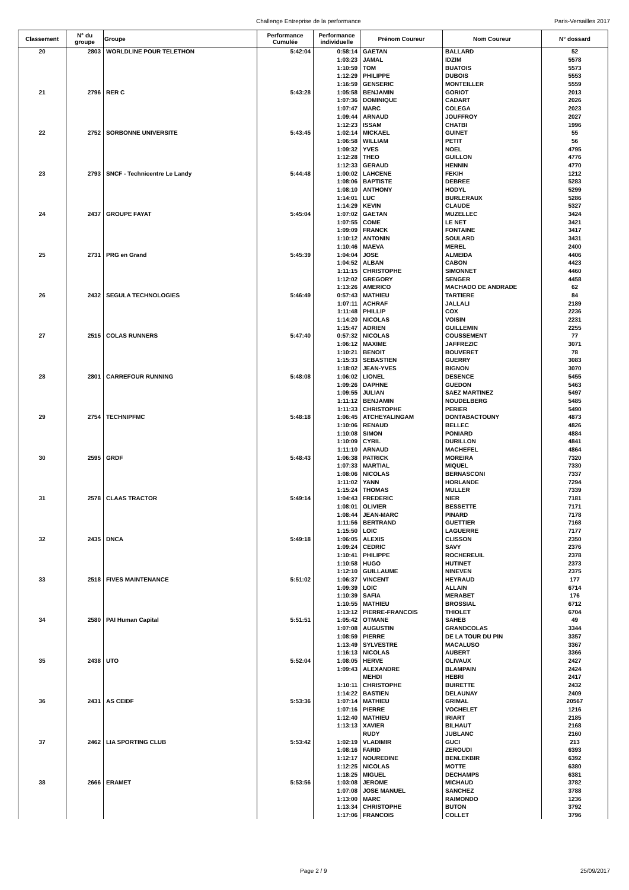Challenge Entreprise de la performance Paris-Versailles 2017
| Classement | N° du groupe | Groupe | Performance Cumulée | Performance individuelle | Prénom Coureur | Nom Coureur | N° dossard |
| --- | --- | --- | --- | --- | --- | --- | --- |
| 20 | 2803 | WORLDLINE POUR TELETHON | 5:42:04 | 0:58:14 | GAETAN | BALLARD | 52 |
| | | | | 1:03:23 | JAMAL | IDZIM | 5578 |
| | | | | 1:10:59 | TOM | BUATOIS | 5573 |
| | | | | 1:12:29 | PHILIPPE | DUBOIS | 5553 |
| | | | | 1:16:59 | GENSERIC | MONTEILLER | 5559 |
| 21 | 2796 | RER C | 5:43:28 | 1:05:58 | BENJAMIN | GORIOT | 2013 |
| | | | | 1:07:36 | DOMINIQUE | CADART | 2026 |
| | | | | 1:07:47 | MARC | COLEGA | 2023 |
| | | | | 1:09:44 | ARNAUD | JOUFFROY | 2027 |
| | | | | 1:12:23 | ISSAM | CHATBI | 1996 |
| 22 | 2752 | SORBONNE UNIVERSITE | 5:43:45 | 1:02:14 | MICKAEL | GUINET | 55 |
| | | | | 1:06:58 | WILLIAM | PETIT | 56 |
| | | | | 1:09:32 | YVES | NOEL | 4795 |
| | | | | 1:12:28 | THEO | GUILLON | 4776 |
| | | | | 1:12:33 | GERAUD | HENNIN | 4770 |
| 23 | 2793 | SNCF - Technicentre Le Landy | 5:44:48 | 1:00:02 | LAHCENE | FEKIH | 1212 |
| | | | | 1:08:06 | BAPTISTE | DEBREE | 5283 |
| | | | | 1:08:10 | ANTHONY | HODYL | 5299 |
| | | | | 1:14:01 | LUC | BURLERAUX | 5286 |
| | | | | 1:14:29 | KEVIN | CLAUDE | 5327 |
| 24 | 2437 | GROUPE FAYAT | 5:45:04 | 1:07:02 | GAETAN | MUZELLEC | 3424 |
| | | | | 1:07:55 | COME | LE NET | 3421 |
| | | | | 1:09:09 | FRANCK | FONTAINE | 3417 |
| | | | | 1:10:12 | ANTONIN | SOULARD | 3431 |
| | | | | 1:10:46 | MAEVA | MEREL | 2400 |
| 25 | 2731 | PRG en Grand | 5:45:39 | 1:04:04 | JOSE | ALMEIDA | 4406 |
| | | | | 1:04:52 | ALBAN | CABON | 4423 |
| | | | | 1:11:15 | CHRISTOPHE | SIMONNET | 4460 |
| | | | | 1:12:02 | GREGORY | SENGER | 4458 |
| | | | | 1:13:26 | AMERICO | MACHADO DE ANDRADE | 62 |
| 26 | 2432 | SEGULA TECHNOLOGIES | 5:46:49 | 0:57:43 | MATHIEU | TARTIERE | 84 |
| | | | | 1:07:11 | ACHRAF | JALLALI | 2189 |
| | | | | 1:11:48 | PHILLIP | COX | 2236 |
| | | | | 1:14:20 | NICOLAS | VOISIN | 2231 |
| | | | | 1:15:47 | ADRIEN | GUILLEMIN | 2255 |
| 27 | 2515 | COLAS RUNNERS | 5:47:40 | 0:57:32 | NICOLAS | COUSSEMENT | 77 |
| | | | | 1:06:12 | MAXIME | JAFFREZIC | 3071 |
| | | | | 1:10:21 | BENOIT | BOUVERET | 78 |
| | | | | 1:15:33 | SEBASTIEN | GUERRY | 3083 |
| | | | | 1:18:02 | JEAN-YVES | BIGNON | 3070 |
| 28 | 2801 | CARREFOUR RUNNING | 5:48:08 | 1:06:02 | LIONEL | DESENCE | 5455 |
| | | | | 1:09:26 | DAPHNE | GUEDON | 5463 |
| | | | | 1:09:55 | JULIAN | SAEZ MARTINEZ | 5497 |
| | | | | 1:11:12 | BENJAMIN | NOUDELBERG | 5485 |
| | | | | 1:11:33 | CHRISTOPHE | PERIER | 5490 |
| 29 | 2754 | TECHNIPFMC | 5:48:18 | 1:06:45 | ATCHEYALINGAM | DONTABACTOUNY | 4873 |
| | | | | 1:10:06 | RENAUD | BELLEC | 4826 |
| | | | | 1:10:08 | SIMON | PONIARD | 4884 |
| | | | | 1:10:09 | CYRIL | DURILLON | 4841 |
| | | | | 1:11:10 | ARNAUD | MACHEFEL | 4864 |
| 30 | 2595 | GRDF | 5:48:43 | 1:06:38 | PATRICK | MOREIRA | 7320 |
| | | | | 1:07:33 | MARTIAL | MIQUEL | 7330 |
| | | | | 1:08:06 | NICOLAS | BERNASCONI | 7337 |
| | | | | 1:11:02 | YANN | HORLANDE | 7294 |
| | | | | 1:15:24 | THOMAS | MULLER | 7339 |
| 31 | 2578 | CLAAS TRACTOR | 5:49:14 | 1:04:43 | FREDERIC | NIER | 7181 |
| | | | | 1:08:01 | OLIVIER | BESSETTE | 7171 |
| | | | | 1:08:44 | JEAN-MARC | PINARD | 7178 |
| | | | | 1:11:56 | BERTRAND | GUETTIER | 7168 |
| | | | | 1:15:50 | LOIC | LAGUERRE | 7177 |
| 32 | 2435 | DNCA | 5:49:18 | 1:06:05 | ALEXIS | CLISSON | 2350 |
| | | | | 1:09:24 | CEDRIC | SAVY | 2376 |
| | | | | 1:10:41 | PHILIPPE | ROCHEREUIL | 2378 |
| | | | | 1:10:58 | HUGO | HUTINET | 2373 |
| | | | | 1:12:10 | GUILLAUME | NINEVEN | 2375 |
| 33 | 2518 | FIVES MAINTENANCE | 5:51:02 | 1:06:37 | VINCENT | HEYRAUD | 177 |
| | | | | 1:09:39 | LOIC | ALLAIN | 6714 |
| | | | | 1:10:39 | SAFIA | MERABET | 176 |
| | | | | 1:10:55 | MATHIEU | BROSSIAL | 6712 |
| | | | | 1:13:12 | PIERRE-FRANCOIS | THIOLET | 6704 |
| 34 | 2580 | PAI Human Capital | 5:51:51 | 1:05:42 | OTMANE | SAHEB | 49 |
| | | | | 1:07:08 | AUGUSTIN | GRANDCOLAS | 3344 |
| | | | | 1:08:59 | PIERRE | DE LA TOUR DU PIN | 3357 |
| | | | | 1:13:49 | SYLVESTRE | MACALUSO | 3367 |
| | | | | 1:16:13 | NICOLAS | AUBERT | 3366 |
| 35 | 2438 | UTO | 5:52:04 | 1:08:05 | HERVE | OLIVAUX | 2427 |
| | | | | 1:09:43 | ALEXANDRE | BLAMPAIN | 2424 |
| | | | | | MEHDI | HEBRI | 2417 |
| | | | | 1:10:11 | CHRISTOPHE | BUIRETTE | 2432 |
| | | | | 1:14:22 | BASTIEN | DELAUNAY | 2409 |
| 36 | 2431 | AS CEIDF | 5:53:36 | 1:07:14 | MATHIEU | GRIMAL | 20567 |
| | | | | 1:07:16 | PIERRE | VOCHELET | 1216 |
| | | | | 1:12:40 | MATHIEU | IRIART | 2185 |
| | | | | 1:13:13 | XAVIER | BILHAUT | 2168 |
| | | | | | RUDY | JUBLANC | 2160 |
| 37 | 2462 | LIA SPORTING CLUB | 5:53:42 | 1:02:19 | VLADIMIR | GUCI | 213 |
| | | | | 1:08:16 | FARID | ZEROUDI | 6393 |
| | | | | 1:12:17 | NOUREDINE | BENLEKBIR | 6392 |
| | | | | 1:12:25 | NICOLAS | MOTTE | 6380 |
| | | | | 1:18:25 | MIGUEL | DECHAMPS | 6381 |
| 38 | 2666 | ERAMET | 5:53:56 | 1:03:08 | JEROME | MICHAUD | 3782 |
| | | | | 1:07:08 | JOSE MANUEL | SANCHEZ | 3788 |
| | | | | 1:13:00 | MARC | RAIMONDO | 1236 |
| | | | | 1:13:34 | CHRISTOPHE | BUTON | 3792 |
| | | | | 1:17:06 | FRANCOIS | COLLET | 3796 |
Page 2 / 9 25/09/2017